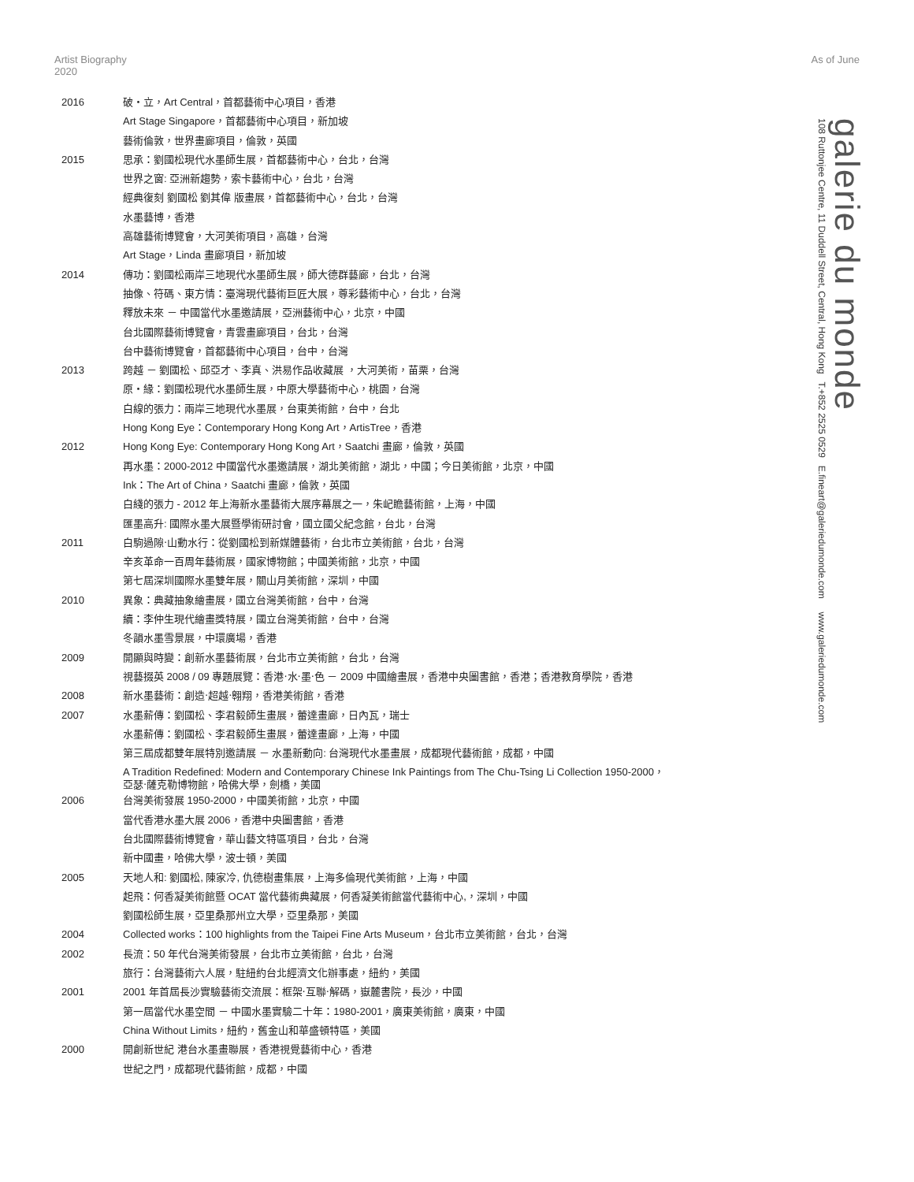Artist Biography 2020
As of June
galerie du monde
108 Ruttonjee Centre, 11 Duddell Street, Central, Hong Kong T.+852 2525 0529 E.fineart@galeriedumonde.com www.galeriedumonde.com
2016
破・立，Art Central，首都藝術中心項目，香港
Art Stage Singapore，首都藝術中心項目，新加坡
藝術倫敦，世界畫廊項目，倫敦，英國
2015
思承：劉國松現代水墨師生展，首都藝術中心，台北，台灣
世界之窗: 亞洲新趨勢，索卡藝術中心，台北，台灣
經典復刻 劉國松 劉其偉 版畫展，首都藝術中心，台北，台灣
水墨藝博，香港
高雄藝術博覽會，大河美術項目，高雄，台灣
Art Stage，Linda 畫廊項目，新加坡
2014
傳功：劉國松兩岸三地現代水墨師生展，師大德群藝廊，台北，台灣
抽像、符碼、東方情：臺灣現代藝術巨匠大展，尊彩藝術中心，台北，台灣
釋放未來 － 中國當代水墨邀請展，亞洲藝術中心，北京，中國
台北國際藝術博覽會，青雲畫廊項目，台北，台灣
台中藝術博覽會，首都藝術中心項目，台中，台灣
2013
跨越 － 劉國松、邱亞才、李真、洪易作品收藏展 ，大河美術，苗栗，台灣
原・緣：劉國松現代水墨師生展，中原大學藝術中心，桃園，台灣
白線的張力：兩岸三地現代水墨展，台東美術館，台中，台北
Hong Kong Eye：Contemporary Hong Kong Art，ArtisTree，香港
2012
Hong Kong Eye: Contemporary Hong Kong Art，Saatchi 畫廊，倫敦，英國
再水墨：2000-2012 中國當代水墨邀請展，湖北美術館，湖北，中國；今日美術館，北京，中國
Ink：The Art of China，Saatchi 畫廊，倫敦，英國
白綫的張力 - 2012 年上海新水墨藝術大展序幕展之一，朱屺瞻藝術館，上海，中國
匯墨高升: 國際水墨大展暨學術研討會，國立國父紀念館，台北，台灣
2011
白駒過隙‧山動水行：從劉國松到新媒體藝術，台北市立美術館，台北，台灣
辛亥革命一百周年藝術展，國家博物館；中國美術館，北京，中國
第七屆深圳國際水墨雙年展，關山月美術館，深圳，中國
2010
異象：典藏抽象繪畫展，國立台灣美術館，台中，台灣
續：李仲生現代繪畫獎特展，國立台灣美術館，台中，台灣
冬韻水墨雪景展，中環廣場，香港
2009
開顯與時變：創新水墨藝術展，台北市立美術館，台北，台灣
視藝掇英 2008 / 09 專題展覽：香港‧水‧墨‧色 － 2009 中國繪畫展，香港中央圖書館，香港；香港教育學院，香港
2008
新水墨藝術：創造‧超越‧翱翔，香港美術館，香港
2007
水墨薪傳：劉國松、李君毅師生畫展，蕾達畫廊，日內瓦，瑞士
水墨薪傳：劉國松、李君毅師生畫展，蕾達畫廊，上海，中國
第三屆成都雙年展特別邀請展 － 水墨新動向: 台灣現代水墨畫展，成都現代藝術館，成都，中國
A Tradition Redefined: Modern and Contemporary Chinese Ink Paintings from The Chu-Tsing Li Collection 1950-2000，
亞瑟‧薩克勒博物館，哈佛大學，劍橋，美國
2006
台灣美術發展 1950-2000，中國美術館，北京，中國
當代香港水墨大展 2006，香港中央圖書館，香港
台北國際藝術博覽會，華山藝文特區項目，台北，台灣
新中國畫，哈佛大學，波士頓，美國
2005
天地人和: 劉國松, 陳家冷, 仇德樹畫集展，上海多倫現代美術館，上海，中國
起飛：何香凝美術館暨 OCAT 當代藝術典藏展，何香凝美術館當代藝術中心,，深圳，中國
劉國松師生展，亞里桑那州立大學，亞里桑那，美國
2004
Collected works：100 highlights from the Taipei Fine Arts Museum，台北市立美術館，台北，台灣
2002
長流：50 年代台灣美術發展，台北市立美術館，台北，台灣
旅行：台灣藝術六人展，駐紐約台北經濟文化辦事處，紐約，美國
2001
2001 年首屆長沙實驗藝術交流展：框架‧互聯‧解碼，嶽麓書院，長沙，中國
第一屆當代水墨空間 － 中國水墨實驗二十年：1980-2001，廣東美術館，廣東，中國
China Without Limits，紐約，舊金山和華盛頓特區，美國
2000
開創新世紀 港台水墨畫聯展，香港視覺藝術中心，香港
世紀之門，成都現代藝術館，成都，中國